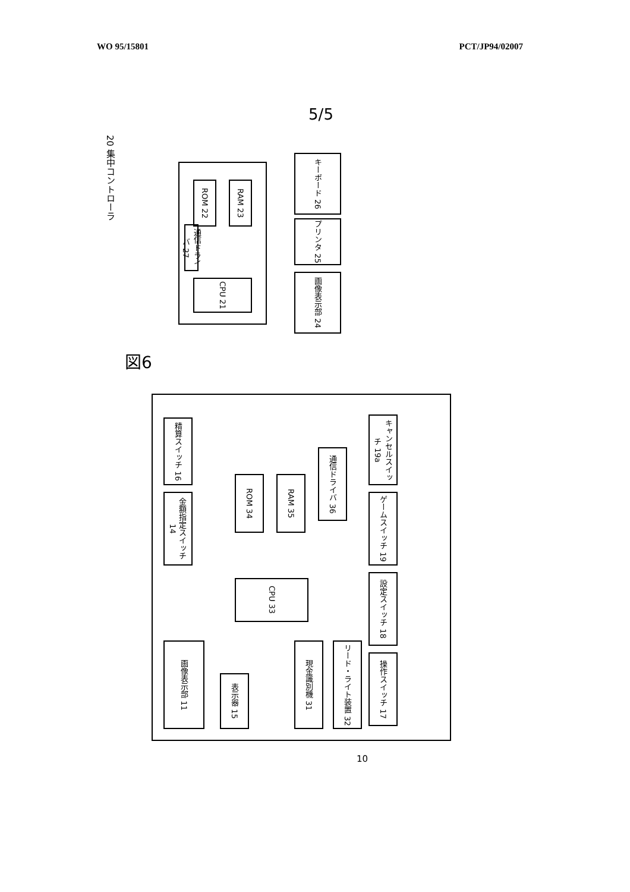WO 95/15801 PCT/JP94/02007
5/5
図6
20 集中コントローラ
ROM 22
RAM 23
通信ドライバ 27
CPU 21
キーボード 26
プリンタ 25
画像表示部 24
精算スイッチ 16
金額指定スイッチ 14
ROM 34
RAM 35
通信ドライバ 36
CPU 33
キャンセルスイッチ 19a
ゲームスイッチ 19
設定スイッチ 18
操作スイッチ 17
画像表示部 11
表示器 15
現金識別機 31
リード・ライト装置 32
10